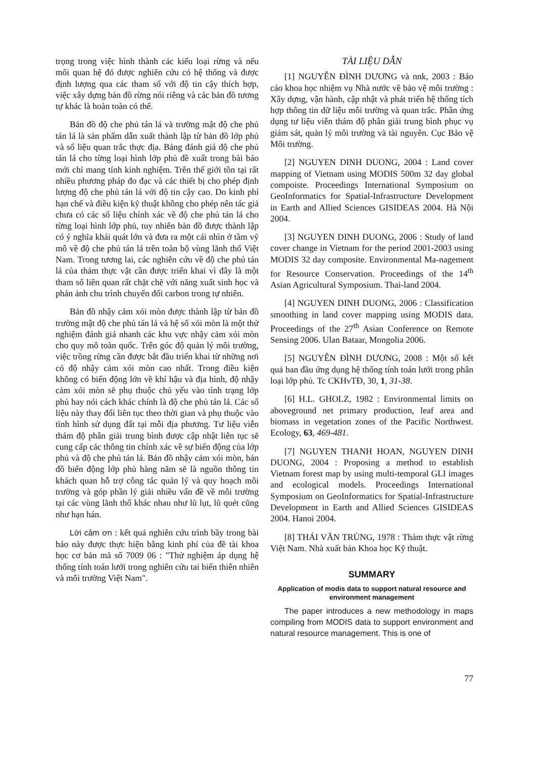trọng trong việc hình thành các kiểu loại rừng và nếu mối quan hệ đó được nghiên cứu có hệ thống và được định lượng qua các tham số với độ tin cậy thích hợp, việc xây dựng bản đồ rừng nói riêng và các bản đồ tương tự khác là hoàn toàn có thể.
Bản đồ độ che phủ tán lá và trường mật độ che phủ tán lá là sản phẩm dẫn xuất thành lập từ bản đồ lớp phủ và số liệu quan trắc thực địa. Bảng đánh giá độ che phủ tán lá cho từng loại hình lớp phủ đề xuất trong bài báo mới chỉ mang tính kinh nghiệm. Trên thế giới tồn tại rất nhiều phương pháp đo đạc và các thiết bị cho phép định lượng độ che phủ tán lá với độ tin cậy cao. Do kinh phí hạn chế và điều kiện kỹ thuật không cho phép nên tác giả chưa có các số liệu chính xác về độ che phủ tán lá cho từng loại hình lớp phủ, tuy nhiên bản đồ được thành lập có ý nghĩa khái quát lớn và đưa ra một cái nhìn ở tầm vỹ mô về độ che phủ tán lá trên toàn bộ vùng lãnh thổ Việt Nam. Trong tương lai, các nghiên cứu về độ che phủ tán lá của thảm thực vật cần được triển khai vì đây là một tham số liên quan rất chặt chẽ với năng xuất sinh học và phản ảnh chu trình chuyển đổi carbon trong tự nhiên.
Bản đồ nhậy cảm xói mòn được thành lập từ bản đồ trường mật độ che phủ tán lá và hệ số xói mòn là một thử nghiệm đánh giá nhanh các khu vực nhậy cảm xói mòn cho quy mô toàn quốc. Trên góc độ quản lý môi trường, việc trồng rừng cần được bắt đầu triển khai từ những nơi có độ nhậy cảm xói mòn cao nhất. Trong điều kiện không có biến động lớn về khí hậu và địa hình, độ nhậy cảm xói mòn sẽ phụ thuộc chủ yếu vào tình trạng lớp phủ hay nói cách khác chính là độ che phủ tán lá. Các số liệu này thay đổi liên tục theo thời gian và phụ thuộc vào tình hình sử dụng đất tại mỗi địa phương. Tư liệu viễn thám độ phân giải trung bình được cập nhật liên tục sẽ cung cấp các thông tin chính xác về sự biến động của lớp phủ và độ che phủ tán lá. Bản đồ nhậy cảm xói mòn, bản đồ biến động lớp phủ hàng năm sẽ là nguồn thông tin khách quan hỗ trợ công tác quản lý và quy hoạch môi trường và góp phần lý giải nhiều vấn đề về môi trường tại các vùng lãnh thổ khác nhau như lũ lụt, lũ quét cũng như hạn hán.
Lời cảm ơn : kết quả nghiên cứu trình bầy trong bài báo này được thực hiện bằng kinh phí của đề tài khoa học cơ bản mã số 7009 06 : "Thử nghiệm áp dụng hệ thống tính toán lưới trong nghiên cứu tai biến thiên nhiên và môi trường Việt Nam".
TÀI LIỆU DẪN
[1] NGUYỄN ĐÌNH DƯƠNG và nnk, 2003 : Báo cáo khoa học nhiệm vụ Nhà nước về bảo vệ môi trường : Xây dựng, vận hành, cập nhật và phát triển hệ thống tích hợp thông tin dữ liệu môi trường và quan trắc. Phần ứng dụng tư liệu viễn thám độ phân giải trung bình phục vụ giám sát, quản lý môi trường và tài nguyên. Cục Bảo vệ Môi trường.
[2] NGUYEN DINH DUONG, 2004 : Land cover mapping of Vietnam using MODIS 500m 32 day global compoiste. Proceedings International Symposium on GeoInformatics for Spatial-Infrastructure Development in Earth and Allied Sciences GISIDEAS 2004. Hà Nội 2004.
[3] NGUYEN DINH DUONG, 2006 : Study of land cover change in Vietnam for the period 2001-2003 using MODIS 32 day composite. Environmental Ma-nagement for Resource Conservation. Proceedings of the 14<sup>th</sup> Asian Agricultural Symposium. Thai-land 2004.
[4] NGUYEN DINH DUONG, 2006 : Classification smoothing in land cover mapping using MODIS data. Proceedings of the 27<sup>th</sup> Asian Conference on Remote Sensing 2006. Ulan Bataar, Mongolia 2006.
[5] NGUYỄN ĐÌNH DƯƠNG, 2008 : Một số kết quả ban đầu ứng dụng hệ thống tính toán lưới trong phân loại lớp phủ. Tc CKHvTĐ, 30, 1, 31-38.
[6] H.L. GHOLZ, 1982 : Environmental limits on aboveground net primary production, leaf area and biomass in vegetation zones of the Pacific Northwest. Ecology, 63, 469-481.
[7] NGUYEN THANH HOAN, NGUYEN DINH DUONG, 2004 : Proposing a method to establish Vietnam forest map by using multi-temporal GLI images and ecological models. Proceedings International Symposium on GeoInformatics for Spatial-Infrastructure Development in Earth and Allied Sciences GISIDEAS 2004. Hanoi 2004.
[8] THÁI VĂN TRÙNG, 1978 : Thảm thực vật rừng Việt Nam. Nhà xuất bản Khoa học Kỹ thuật.
SUMMARY
Application of modis data to support natural resource and environment management
The paper introduces a new methodology in maps compiling from MODIS data to support environment and natural resource management. This is one of
77